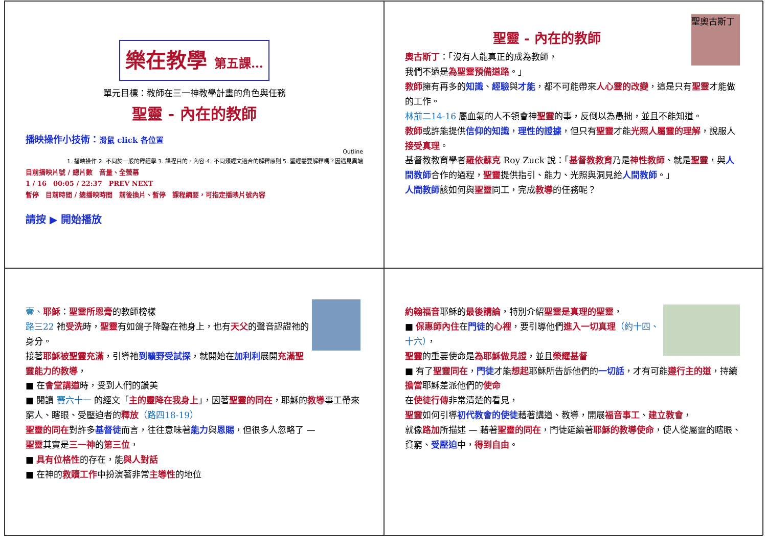樂在教學 第五課…
單元目標：教師在三一神教學計畫的角色與任務
聖靈 - 內在的教師
播映操作小技術：滑鼠 click 各位置
Outline
1. 播映操作 2. 不同於一般的釋經學 3. 課程目的、內容 4. 不同類經文適合的解釋原則 5. 聖經需要解釋嗎？因遇見異端
目前播映片號 / 總片數　音量、全螢幕
1 / 16　00:05 / 22:37　PREV NEXT
暫停　目前時間 / 總播映時間　前後換片、暫停　課程綱要，可指定播映片號內容
請按 ▶ 開始播放
聖奧古斯丁
聖靈 - 內在的教師
奧古斯丁：「沒有人能真正的成為教師，
我們不過是為聖靈預備道路。」
教師擁有再多的知識、經驗與才能，都不可能帶來人心靈的改變，這是只有聖靈才能做的工作。
林前二14-16 屬血氣的人不領會神聖靈的事，反倒以為愚拙，並且不能知道。
教師或許能提供信仰的知識，理性的證據，但只有聖靈才能光照人屬靈的理解，說服人接受真理。
基督教教育學者羅依蘇克 Roy Zuck 說：「基督教教育乃是神性教師、就是聖靈，與人間教師合作的過程，聖靈提供指引、能力、光照與洞見給人間教師。」
人間教師該如何與聖靈同工，完成教導的任務呢？
壹、耶穌：聖靈所恩膏的教師榜樣
路三22 祂受洗時，聖靈有如鴿子降臨在祂身上，也有天父的聲音認證祂的身分。
接著耶穌被聖靈充滿，引導祂到曠野受試探，就開始在加利利展開充滿聖靈能力的教導，
■ 在會堂講道時，受到人們的讚美
■ 閱讀 賽六十一 的經文「主的靈降在我身上」，因著聖靈的同在，耶穌的教導事工帶來窮人、瞎眼、受壓迫者的釋放（路四18-19）
聖靈的同在對許多基督徒而言，往往意味著能力與恩賜，但很多人忽略了 —
聖靈其實是三一神的第三位，
■ 具有位格性的存在，能與人對話
■ 在神的救贖工作中扮演著非常主導性的地位
約翰福音耶穌的最後講論，特別介紹聖靈是真理的聖靈，
■ 保惠師內住在門徒的心裡，要引導他們進入一切真理（約十四、十六），
聖靈的重要使命是為耶穌做見證，並且榮耀基督
■ 有了聖靈同在，門徒才能想起耶穌所告訴他們的一切話，才有可能遵行主的道，持續擔當耶穌差派他們的使命
在使徒行傳非常清楚的看見，
聖靈如何引導初代教會的使徒藉著講道、教導，開展福音事工、建立教會，
就像路加所描述 — 藉著聖靈的同在，門徒延續著耶穌的教導使命，使人從屬靈的瞎眼、貧窮、受壓迫中，得到自由。